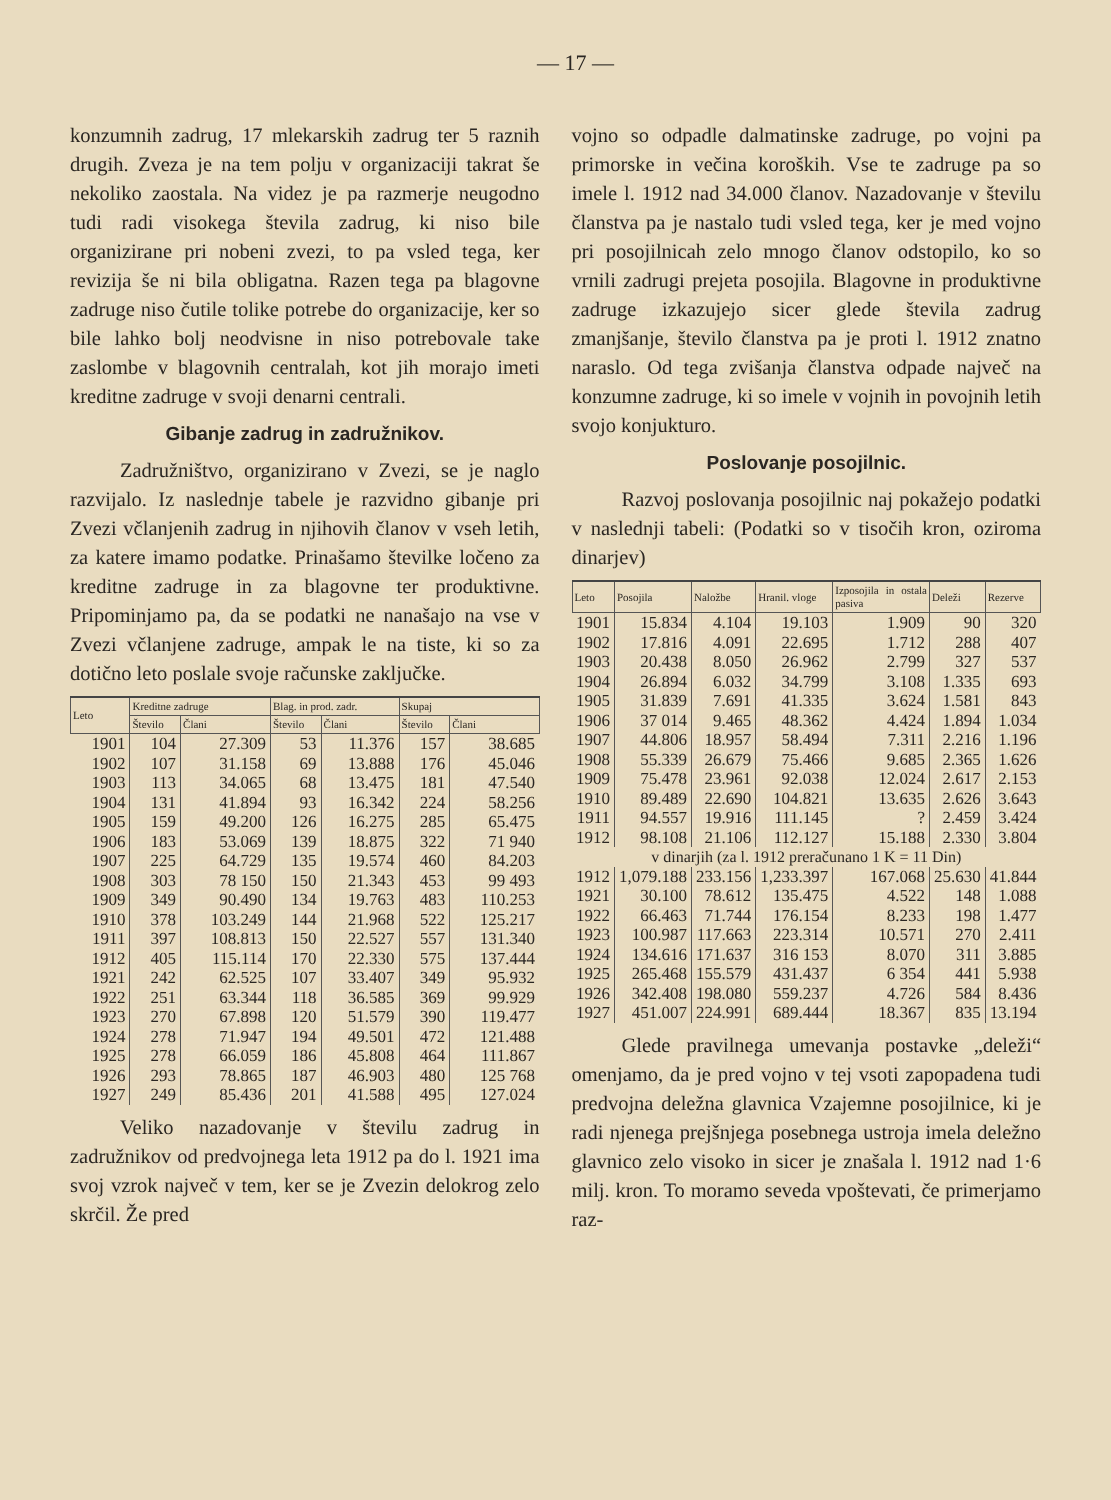— 17 —
konzumnih zadrug, 17 mlekarskih zadrug ter 5 raznih drugih. Zveza je na tem polju v organizaciji takrat še nekoliko zaostala. Na videz je pa razmerje neugodno tudi radi visokega števila zadrug, ki niso bile organizirane pri nobeni zvezi, to pa vsled tega, ker revizija še ni bila obligatna. Razen tega pa blagovne zadruge niso čutile tolike potrebe do organizacije, ker so bile lahko bolj neodvisne in niso potrebovale take zaslombe v blagovnih centralah, kot jih morajo imeti kreditne zadruge v svoji denarni centrali.
Gibanje zadrug in zadružnikov.
Zadružništvo, organizirano v Zvezi, se je naglo razvijalo. Iz naslednje tabele je razvidno gibanje pri Zvezi včlanjenih zadrug in njihovih članov v vseh letih, za katere imamo podatke. Prinašamo številke ločeno za kreditne zadruge in za blagovne ter produktivne. Pripominjamo pa, da se podatki ne nanašajo na vse v Zvezi včlanjene zadruge, ampak le na tiste, ki so za dotično leto poslale svoje računske zaključke.
| Leto | Kreditne zadruge | | Blag. in prod. zadr. | | Skupaj | |
| --- | --- | --- | --- | --- | --- | --- |
| | Število | Člani | Število | Člani | Število | Člani |
| 1901 | 104 | 27.309 | 53 | 11.376 | 157 | 38.685 |
| 1902 | 107 | 31.158 | 69 | 13.888 | 176 | 45.046 |
| 1903 | 113 | 34.065 | 68 | 13.475 | 181 | 47.540 |
| 1904 | 131 | 41.894 | 93 | 16.342 | 224 | 58.256 |
| 1905 | 159 | 49.200 | 126 | 16.275 | 285 | 65.475 |
| 1906 | 183 | 53.069 | 139 | 18.875 | 322 | 71 940 |
| 1907 | 225 | 64.729 | 135 | 19.574 | 460 | 84.203 |
| 1908 | 303 | 78 150 | 150 | 21.343 | 453 | 99 493 |
| 1909 | 349 | 90.490 | 134 | 19.763 | 483 | 110.253 |
| 1910 | 378 | 103.249 | 144 | 21.968 | 522 | 125.217 |
| 1911 | 397 | 108.813 | 150 | 22.527 | 557 | 131.340 |
| 1912 | 405 | 115.114 | 170 | 22.330 | 575 | 137.444 |
| 1921 | 242 | 62.525 | 107 | 33.407 | 349 | 95.932 |
| 1922 | 251 | 63.344 | 118 | 36.585 | 369 | 99.929 |
| 1923 | 270 | 67.898 | 120 | 51.579 | 390 | 119.477 |
| 1924 | 278 | 71.947 | 194 | 49.501 | 472 | 121.488 |
| 1925 | 278 | 66.059 | 186 | 45.808 | 464 | 111.867 |
| 1926 | 293 | 78.865 | 187 | 46.903 | 480 | 125 768 |
| 1927 | 249 | 85.436 | 201 | 41.588 | 495 | 127.024 |
Veliko nazadovanje v številu zadrug in zadružnikov od predvojnega leta 1912 pa do l. 1921 ima svoj vzrok največ v tem, ker se je Zvezin delokrog zelo skrčil. Že pred
vojno so odpadle dalmatinske zadruge, po vojni pa primorske in večina koroških. Vse te zadruge pa so imele l. 1912 nad 34.000 članov. Nazadovanje v številu članstva pa je nastalo tudi vsled tega, ker je med vojno pri posojilnicah zelo mnogo članov odstopilo, ko so vrnili zadrugi prejeta posojila. Blagovne in produktivne zadruge izkazujejo sicer glede števila zadrug zmanjšanje, število članstva pa je proti l. 1912 znatno naraslo. Od tega zvišanja članstva odpade največ na konzumne zadruge, ki so imele v vojnih in povojnih letih svojo konjukturo.
Poslovanje posojilnic.
Razvoj poslovanja posojilnic naj pokažejo podatki v naslednji tabeli: (Podatki so v tisočih kron, oziroma dinarjev)
| Leto | Posojila | Naložbe | Hranil. vloge | Izposojila in ostala pasiva | Deleži | Rezerve |
| --- | --- | --- | --- | --- | --- | --- |
| 1901 | 15.834 | 4.104 | 19.103 | 1.909 | 90 | 320 |
| 1902 | 17.816 | 4.091 | 22.695 | 1.712 | 288 | 407 |
| 1903 | 20.438 | 8.050 | 26.962 | 2.799 | 327 | 537 |
| 1904 | 26.894 | 6.032 | 34.799 | 3.108 | 1.335 | 693 |
| 1905 | 31.839 | 7.691 | 41.335 | 3.624 | 1.581 | 843 |
| 1906 | 37 014 | 9.465 | 48.362 | 4.424 | 1.894 | 1.034 |
| 1907 | 44.806 | 18.957 | 58.494 | 7.311 | 2.216 | 1.196 |
| 1908 | 55.339 | 26.679 | 75.466 | 9.685 | 2.365 | 1.626 |
| 1909 | 75.478 | 23.961 | 92.038 | 12.024 | 2.617 | 2.153 |
| 1910 | 89.489 | 22.690 | 104.821 | 13.635 | 2.626 | 3.643 |
| 1911 | 94.557 | 19.916 | 111.145 | ? | 2.459 | 3.424 |
| 1912 | 98.108 | 21.106 | 112.127 | 15.188 | 2.330 | 3.804 |
| v dinarjih (za l. 1912 preračunano 1 K = 11 Din) | | | | | | |
| 1912 | 1,079.188 | 233.156 | 1,233.397 | 167.068 | 25.630 | 41.844 |
| 1921 | 30.100 | 78.612 | 135.475 | 4.522 | 148 | 1.088 |
| 1922 | 66.463 | 71.744 | 176.154 | 8.233 | 198 | 1.477 |
| 1923 | 100.987 | 117.663 | 223.314 | 10.571 | 270 | 2.411 |
| 1924 | 134.616 | 171.637 | 316 153 | 8.070 | 311 | 3.885 |
| 1925 | 265.468 | 155.579 | 431.437 | 6 354 | 441 | 5.938 |
| 1926 | 342.408 | 198.080 | 559.237 | 4.726 | 584 | 8.436 |
| 1927 | 451.007 | 224.991 | 689.444 | 18.367 | 835 | 13.194 |
Glede pravilnega umevanja postavke „deleži“ omenjamo, da je pred vojno v tej vsoti zapopadena tudi predvojna deležna glavnica Vzajemne posojilnice, ki je radi njenega prejšnjega posebnega ustroja imela deležno glavnico zelo visoko in sicer je znašala l. 1912 nad 1·6 milj. kron. To moramo seveda vpoštevati, če primerjamo raz-